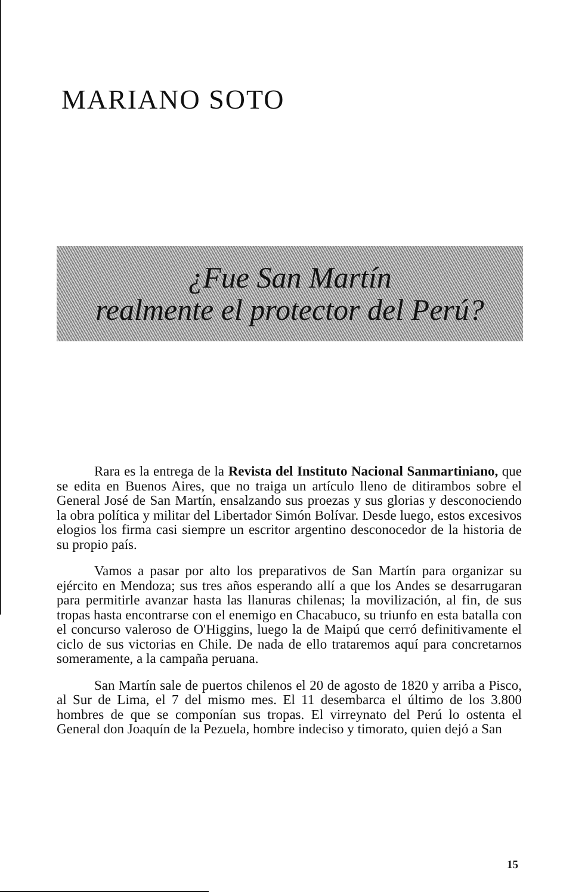MARIANO SOTO
¿Fue San Martín
realmente el protector del Perú?
Rara es la entrega de la Revista del Instituto Nacional Sanmartiniano, que se edita en Buenos Aires, que no traiga un artículo lleno de ditirambos sobre el General José de San Martín, ensalzando sus proezas y sus glorias y desconociendo la obra política y militar del Libertador Simón Bolívar. Desde luego, estos excesivos elogios los firma casi siempre un escritor argentino desconocedor de la historia de su propio país.
Vamos a pasar por alto los preparativos de San Martín para organizar su ejército en Mendoza; sus tres años esperando allí a que los Andes se desarrugaran para permitirle avanzar hasta las llanuras chilenas; la movilización, al fin, de sus tropas hasta encontrarse con el enemigo en Chacabuco, su triunfo en esta batalla con el concurso valeroso de O'Higgins, luego la de Maipú que cerró definitivamente el ciclo de sus victorias en Chile. De nada de ello trataremos aquí para concretarnos someramente, a la campaña peruana.
San Martín sale de puertos chilenos el 20 de agosto de 1820 y arriba a Pisco, al Sur de Lima, el 7 del mismo mes. El 11 desembarca el último de los 3.800 hombres de que se componían sus tropas. El virreynato del Perú lo ostenta el General don Joaquín de la Pezuela, hombre indeciso y timorato, quien dejó a San
15